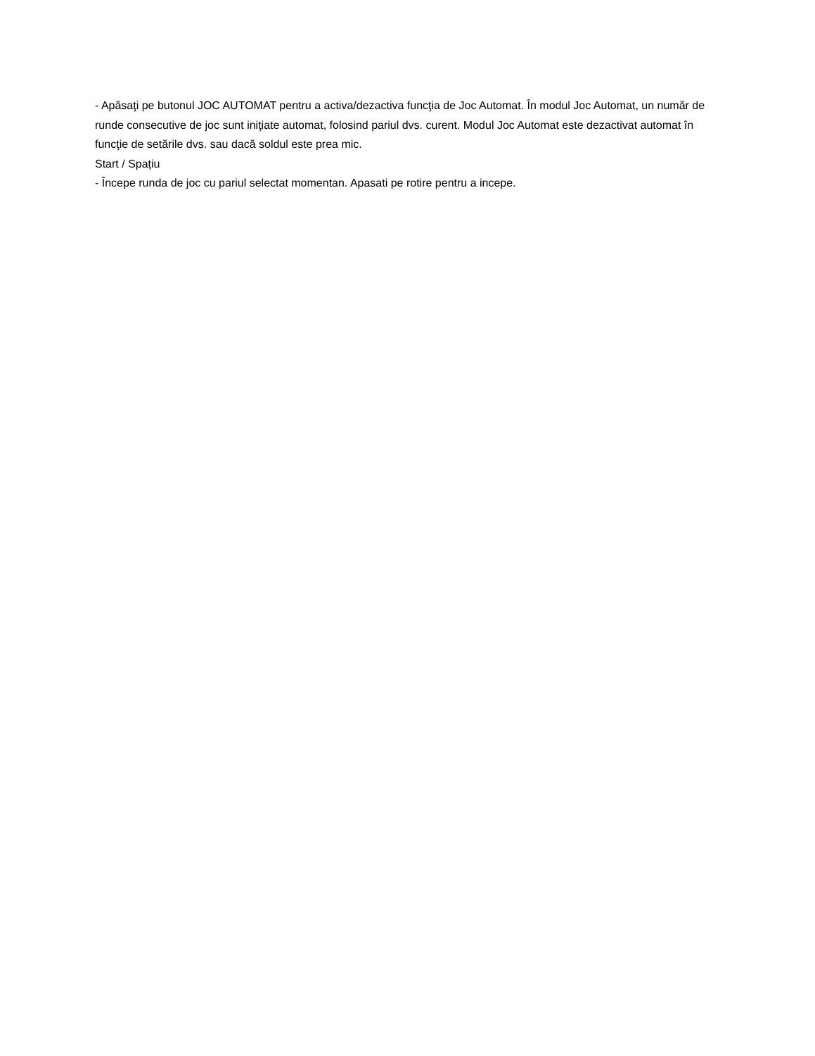- Apăsaţi pe butonul JOC AUTOMAT pentru a activa/dezactiva funcţia de Joc Automat. În modul Joc Automat, un număr de runde consecutive de joc sunt iniţiate automat, folosind pariul dvs. curent. Modul Joc Automat este dezactivat automat în funcţie de setările dvs. sau dacă soldul este prea mic.
Start / Spațiu
- Începe runda de joc cu pariul selectat momentan. Apasati pe rotire pentru a incepe.